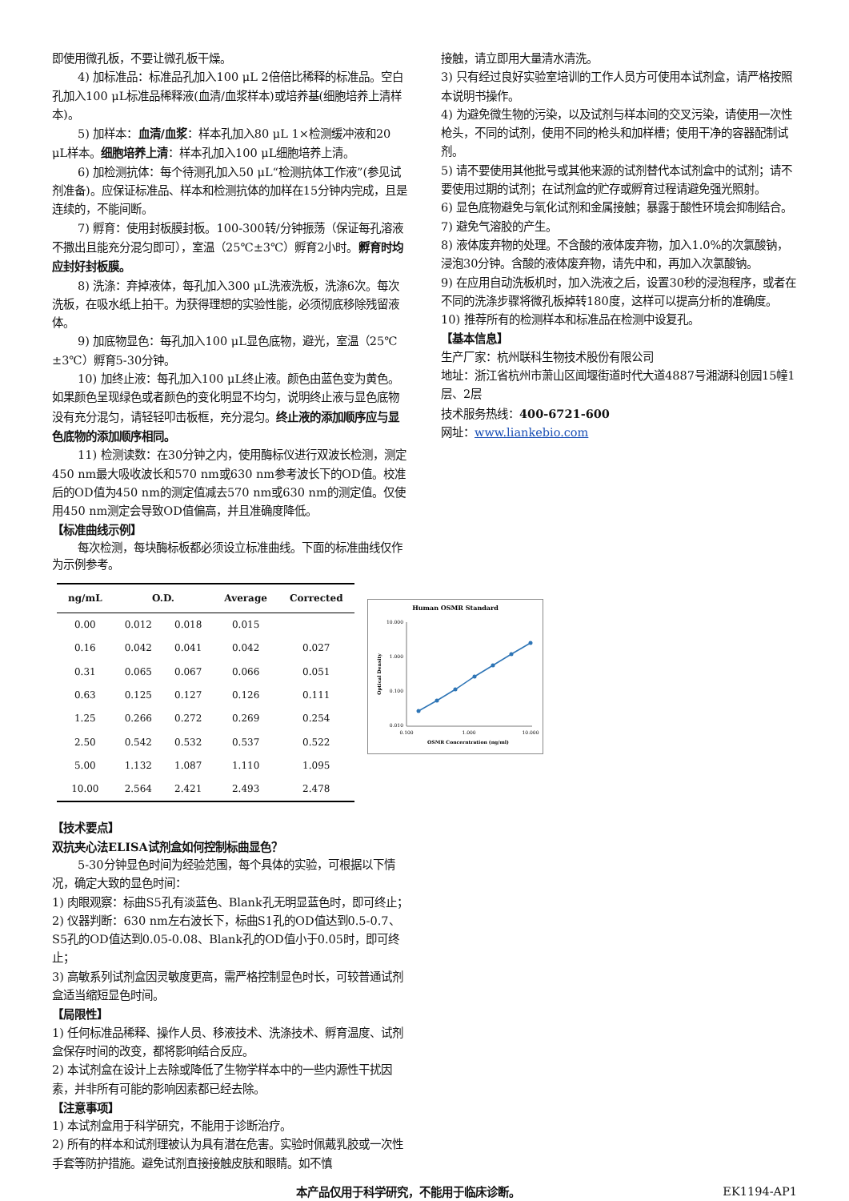即使用微孔板，不要让微孔板干燥。
4) 加标准品：标准品孔加入100 μL 2倍倍比稀释的标准品。空白孔加入100 μL标准品稀释液(血清/血浆样本)或培养基(细胞培养上清样本)。
5) 加样本：血清/血浆：样本孔加入80 μL 1×检测缓冲液和20 μL样本。细胞培养上清：样本孔加入100 μL细胞培养上清。
6) 加检测抗体：每个待测孔加入50 μL“检测抗体工作液”(参见试剂准备)。应保证标准品、样本和检测抗体的加样在15分钟内完成，且是连续的，不能间断。
7) 孵育：使用封板膜封板。100-300转/分钟振荡（保证每孔溶液不撒出且能充分混匀即可），室温（25℃±3℃）孵育2小时。孵育时均应封好封板膜。
8) 洗涤：弃掉液体，每孔加入300 μL洗液洗板，洗涤6次。每次洗板，在吸水纸上拍干。为获得理想的实验性能，必须彻底移除残留液体。
9) 加底物显色：每孔加入100 μL显色底物，避光，室温（25℃±3℃）孵育5-30分钟。
10) 加终止液：每孔加入100 μL终止液。颜色由蓝色变为黄色。如果颜色呈现绿色或者颜色的变化明显不均匀，说明终止液与显色底物没有充分混匀，请轻轻叩击板框，充分混匀。终止液的添加顺序应与显色底物的添加顺序相同。
11) 检测读数：在30分钟之内，使用酶标仪进行双波长检测，测定450 nm最大吸收波长和570 nm或630 nm参考波长下的OD值。校准后的OD值为450 nm的测定值减去570 nm或630 nm的测定值。仅使用450 nm测定会导致OD值偏高，并且准确度降低。
【标准曲线示例】
每次检测，每块酶标板都必须设立标准曲线。下面的标准曲线仅作为示例参考。
| ng/mL | O.D. | | Average | Corrected |
| --- | --- | --- | --- | --- |
| 0.00 | 0.012 | 0.018 | 0.015 | |
| 0.16 | 0.042 | 0.041 | 0.042 | 0.027 |
| 0.31 | 0.065 | 0.067 | 0.066 | 0.051 |
| 0.63 | 0.125 | 0.127 | 0.126 | 0.111 |
| 1.25 | 0.266 | 0.272 | 0.269 | 0.254 |
| 2.50 | 0.542 | 0.532 | 0.537 | 0.522 |
| 5.00 | 1.132 | 1.087 | 1.110 | 1.095 |
| 10.00 | 2.564 | 2.421 | 2.493 | 2.478 |
Human OSMR Standard
10.000
1.000
0.100
0.010
0.100
1.000
10.000
OSMR Concerntration (ng/ml)
Optical Density
【技术要点】
双抗夹心法ELISA试剂盒如何控制标曲显色？
5-30分钟显色时间为经验范围，每个具体的实验，可根据以下情况，确定大致的显色时间：
1) 肉眼观察：标曲S5孔有淡蓝色、Blank孔无明显蓝色时，即可终止；
2) 仪器判断：630 nm左右波长下，标曲S1孔的OD值达到0.5-0.7、S5孔的OD值达到0.05-0.08、Blank孔的OD值小于0.05时，即可终止；
3) 高敏系列试剂盒因灵敏度更高，需严格控制显色时长，可较普通试剂盒适当缩短显色时间。
【局限性】
1) 任何标准品稀释、操作人员、移液技术、洗涤技术、孵育温度、试剂盒保存时间的改变，都将影响结合反应。
2) 本试剂盒在设计上去除或降低了生物学样本中的一些内源性干扰因素，并非所有可能的影响因素都已经去除。
【注意事项】
1) 本试剂盒用于科学研究，不能用于诊断治疗。
2) 所有的样本和试剂理被认为具有潜在危害。实验时佩戴乳胶或一次性手套等防护措施。避免试剂直接接触皮肤和眼睛。如不慎
接触，请立即用大量清水清洗。
3) 只有经过良好实验室培训的工作人员方可使用本试剂盒，请严格按照本说明书操作。
4) 为避免微生物的污染，以及试剂与样本间的交叉污染，请使用一次性枪头，不同的试剂，使用不同的枪头和加样槽；使用干净的容器配制试剂。
5) 请不要使用其他批号或其他来源的试剂替代本试剂盒中的试剂；请不要使用过期的试剂；在试剂盒的贮存或孵育过程请避免强光照射。
6) 显色底物避免与氧化试剂和金属接触；暴露于酸性环境会抑制结合。
7) 避免气溶胶的产生。
8) 液体废弃物的处理。不含酸的液体废弃物，加入1.0%的次氯酸钠，浸泡30分钟。含酸的液体废弃物，请先中和，再加入次氯酸钠。
9) 在应用自动洗板机时，加入洗液之后，设置30秒的浸泡程序，或者在不同的洗涤步骤将微孔板掉转180度，这样可以提高分析的准确度。
10) 推荐所有的检测样本和标准品在检测中设复孔。
【基本信息】
生产厂家：杭州联科生物技术股份有限公司
地址：浙江省杭州市萧山区闻堰街道时代大道4887号湘湖科创园15幢1层、2层
技术服务热线：400-6721-600
网址：www.liankebio.com
本产品仅用于科学研究，不能用于临床诊断。 EK1194-AP1